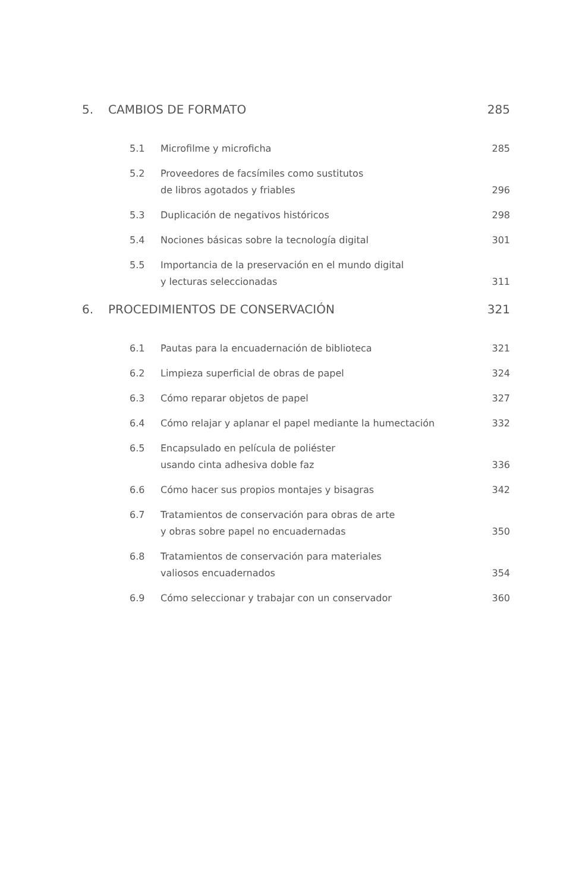5. CAMBIOS DE FORMATO 285
5.1 Microfilme y microficha 285
5.2 Proveedores de facsímiles como sustitutos
de libros agotados y friables 296
5.3 Duplicación de negativos históricos 298
5.4 Nociones básicas sobre la tecnología digital 301
5.5 Importancia de la preservación en el mundo digital
y lecturas seleccionadas 311
6. PROCEDIMIENTOS DE CONSERVACIÓN 321
6.1 Pautas para la encuadernación de biblioteca 321
6.2 Limpieza superficial de obras de papel 324
6.3 Cómo reparar objetos de papel 327
6.4 Cómo relajar y aplanar el papel mediante la humectación 332
6.5 Encapsulado en película de poliéster
usando cinta adhesiva doble faz 336
6.6 Cómo hacer sus propios montajes y bisagras 342
6.7 Tratamientos de conservación para obras de arte
y obras sobre papel no encuadernadas 350
6.8 Tratamientos de conservación para materiales
valiosos encuadernados 354
6.9 Cómo seleccionar y trabajar con un conservador 360